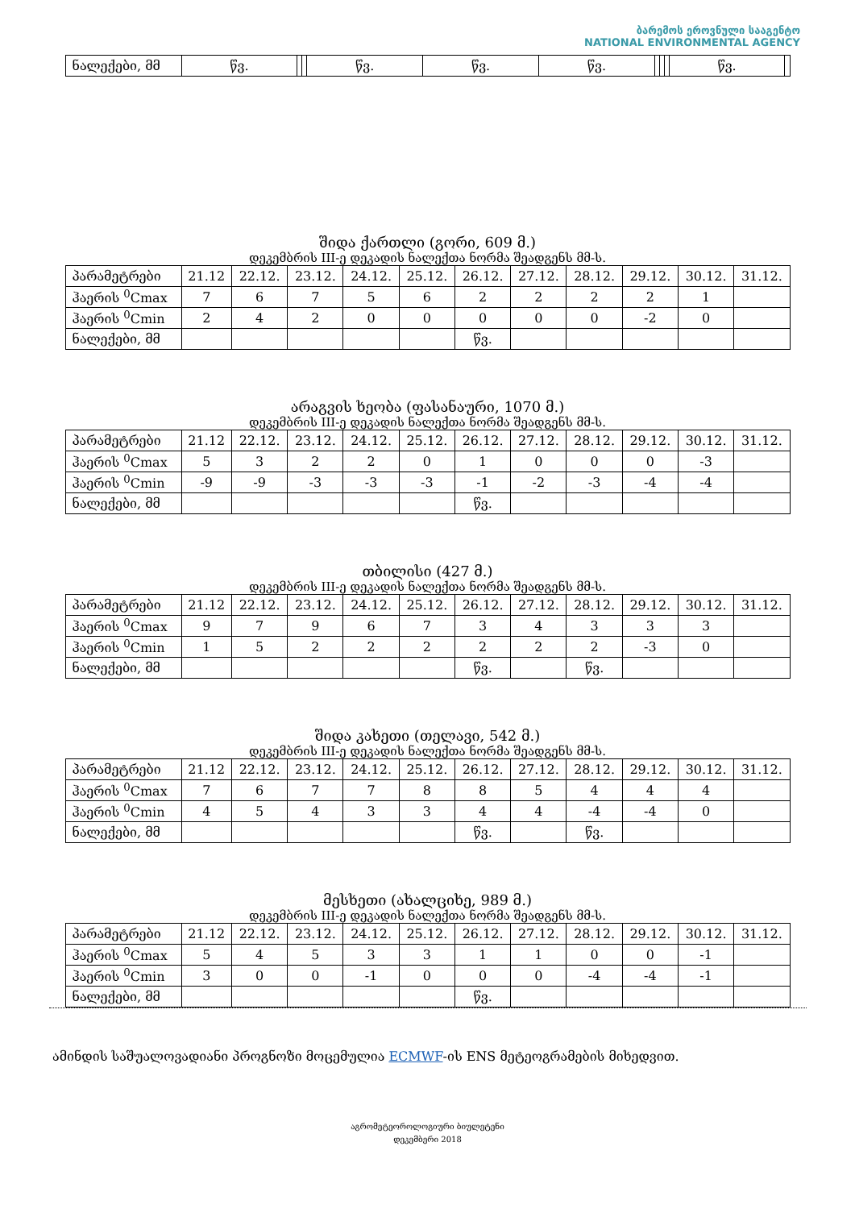ბარემოს ეროვნული სააგენტო
NATIONAL ENVIRONMENTAL AGENCY
| ნალექები, მმ | წვ. | | | წვ. | წვ. | წვ. | | | | წვ. | |
შიდა ქართლი (გორი, 609 მ.)
დეკემბრის III-ე დეკადის ნალექთა ნორმა შეადგენს მმ-ს.
| პარამეტრები | 21.12 | 22.12. | 23.12. | 24.12. | 25.12. | 26.12. | 27.12. | 28.12. | 29.12. | 30.12. | 31.12. |
| ჰაერის <sup>0</sup>Cmax | 7 | 6 | 7 | 5 | 6 | 2 | 2 | 2 | 2 | 1 | |
| ჰაერის <sup>0</sup>Cmin | 2 | 4 | 2 | 0 | 0 | 0 | 0 | 0 | -2 | 0 | |
| ნალექები, მმ | | | | | | წვ. | | | | | |
არაგვის ხეობა (ფასანაური, 1070 მ.)
დეკემბრის III-ე დეკადის ნალექთა ნორმა შეადგენს მმ-ს.
| პარამეტრები | 21.12 | 22.12. | 23.12. | 24.12. | 25.12. | 26.12. | 27.12. | 28.12. | 29.12. | 30.12. | 31.12. |
| ჰაერის <sup>0</sup>Cmax | 5 | 3 | 2 | 2 | 0 | 1 | 0 | 0 | 0 | -3 | |
| ჰაერის <sup>0</sup>Cmin | -9 | -9 | -3 | -3 | -3 | -1 | -2 | -3 | -4 | -4 | |
| ნალექები, მმ | | | | | | წვ. | | | | | |
თბილისი (427 მ.)
დეკემბრის III-ე დეკადის ნალექთა ნორმა შეადგენს მმ-ს.
| პარამეტრები | 21.12 | 22.12. | 23.12. | 24.12. | 25.12. | 26.12. | 27.12. | 28.12. | 29.12. | 30.12. | 31.12. |
| ჰაერის <sup>0</sup>Cmax | 9 | 7 | 9 | 6 | 7 | 3 | 4 | 3 | 3 | 3 | |
| ჰაერის <sup>0</sup>Cmin | 1 | 5 | 2 | 2 | 2 | 2 | 2 | 2 | -3 | 0 | |
| ნალექები, მმ | | | | | | წვ. | | წვ. | | | |
შიდა კახეთი (თელავი, 542 მ.)
დეკემბრის III-ე დეკადის ნალექთა ნორმა შეადგენს მმ-ს.
| პარამეტრები | 21.12 | 22.12. | 23.12. | 24.12. | 25.12. | 26.12. | 27.12. | 28.12. | 29.12. | 30.12. | 31.12. |
| ჰაერის <sup>0</sup>Cmax | 7 | 6 | 7 | 7 | 8 | 8 | 5 | 4 | 4 | 4 | |
| ჰაერის <sup>0</sup>Cmin | 4 | 5 | 4 | 3 | 3 | 4 | 4 | -4 | -4 | 0 | |
| ნალექები, მმ | | | | | | წვ. | | წვ. | | | |
მესხეთი (ახალციხე, 989 მ.)
დეკემბრის III-ე დეკადის ნალექთა ნორმა შეადგენს მმ-ს.
| პარამეტრები | 21.12 | 22.12. | 23.12. | 24.12. | 25.12. | 26.12. | 27.12. | 28.12. | 29.12. | 30.12. | 31.12. |
| ჰაერის <sup>0</sup>Cmax | 5 | 4 | 5 | 3 | 3 | 1 | 1 | 0 | 0 | -1 | |
| ჰაერის <sup>0</sup>Cmin | 3 | 0 | 0 | -1 | 0 | 0 | 0 | -4 | -4 | -1 | |
| ნალექები, მმ | | | | | | წვ. | | | | | |
ამინდის საშუალოვადიანი პროგნოზი მოცემულია ECMWF-ის ENS მეტეოგრამების მიხედვით.
აგრომეტეოროლოგიური ბიულეტენი
დეკემბერი 2018